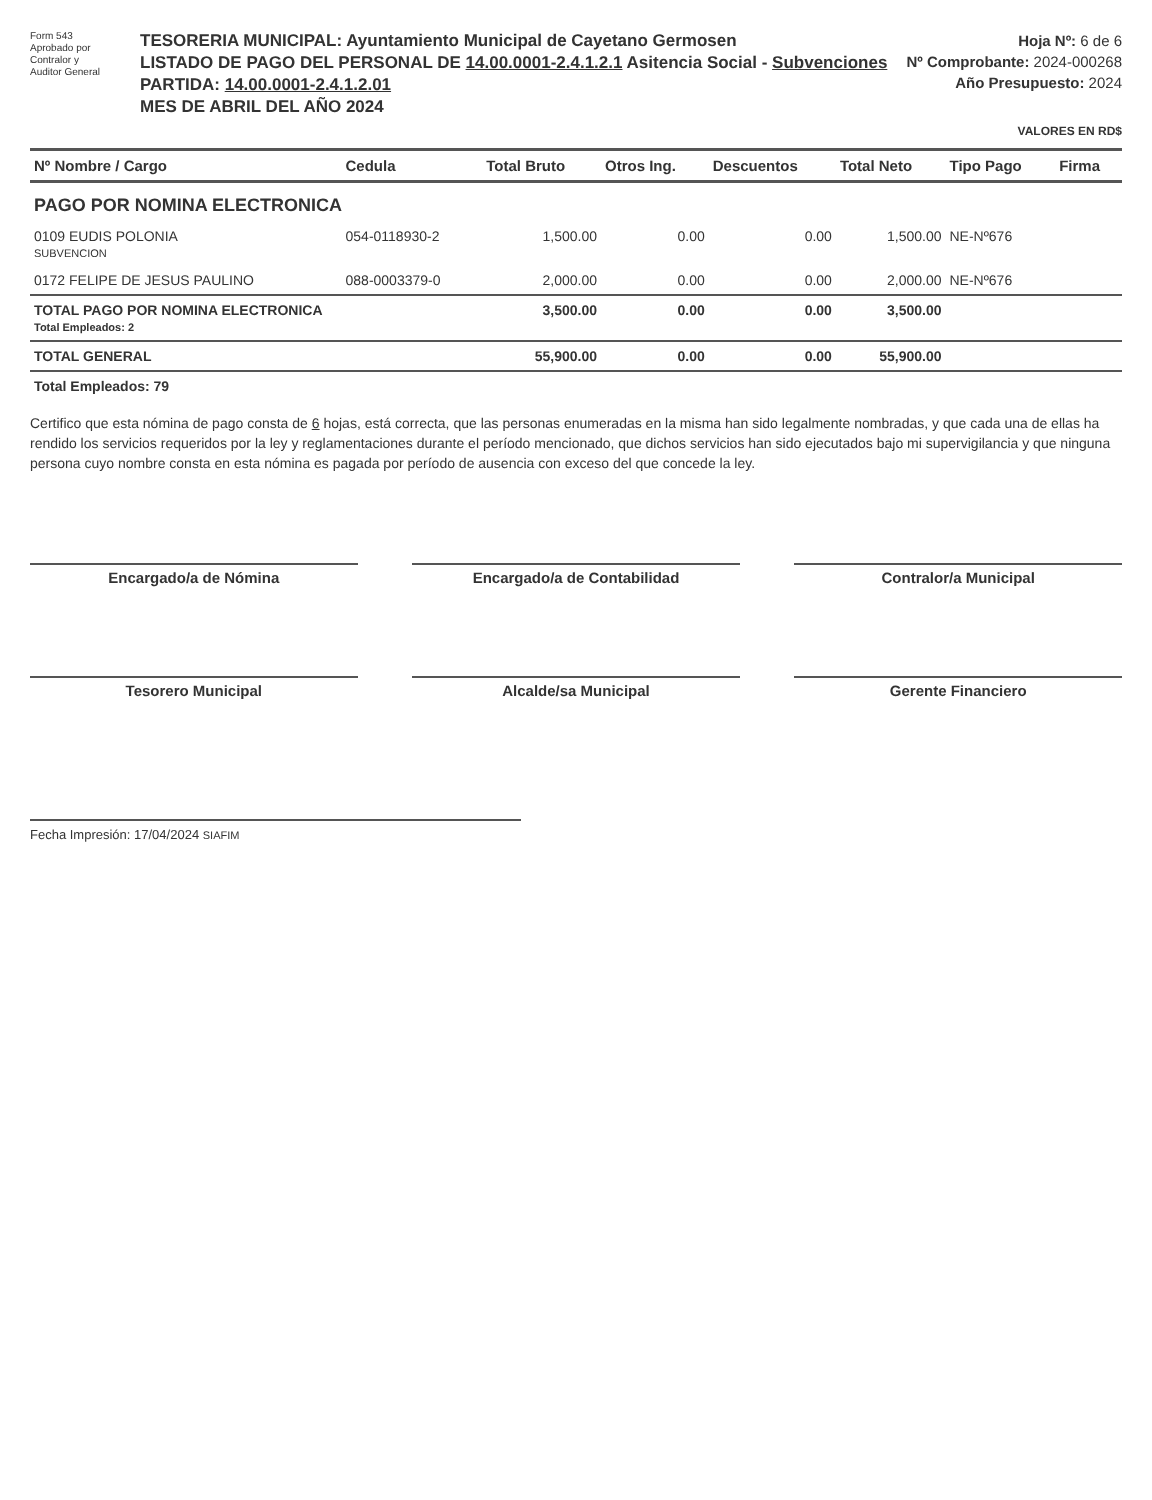Form 543
Aprobado por
Contralor y
Auditor General
TESORERIA MUNICIPAL: Ayuntamiento Municipal de Cayetano Germosen
LISTADO DE PAGO DEL PERSONAL DE 14.00.0001-2.4.1.2.1 Asitencia Social - Subvenciones
PARTIDA: 14.00.0001-2.4.1.2.01
MES DE ABRIL DEL AÑO 2024
Hoja Nº: 6 de 6
Nº Comprobante: 2024-000268
Año Presupuesto: 2024
VALORES EN RD$
| Nº Nombre / Cargo | Cedula | Total Bruto | Otros Ing. | Descuentos | Total Neto | Tipo Pago | Firma |
| --- | --- | --- | --- | --- | --- | --- | --- |
| PAGO POR NOMINA ELECTRONICA | | | | | | | |
| 0109 EUDIS POLONIA SUBVENCION | 054-0118930-2 | 1,500.00 | 0.00 | 0.00 | 1,500.00 | NE-Nº676 | |
| 0172 FELIPE DE JESUS PAULINO | 088-0003379-0 | 2,000.00 | 0.00 | 0.00 | 2,000.00 | NE-Nº676 | |
| TOTAL PAGO POR NOMINA ELECTRONICA Total Empleados: 2 | | 3,500.00 | 0.00 | 0.00 | 3,500.00 | | |
| TOTAL GENERAL | | 55,900.00 | 0.00 | 0.00 | 55,900.00 | | |
| Total Empleados: 79 | | | | | | | |
Certifico que esta nómina de pago consta de 6 hojas, está correcta, que las personas enumeradas en la misma han sido legalmente nombradas, y que cada una de ellas ha rendido los servicios requeridos por la ley y reglamentaciones durante el período mencionado, que dichos servicios han sido ejecutados bajo mi supervigilancia y que ninguna persona cuyo nombre consta en esta nómina es pagada por período de ausencia con exceso del que concede la ley.
Encargado/a de Nómina Encargado/a de Contabilidad Contralor/a Municipal
Tesorero Municipal Alcalde/sa Municipal Gerente Financiero
Fecha Impresión: 17/04/2024 SIAFIM